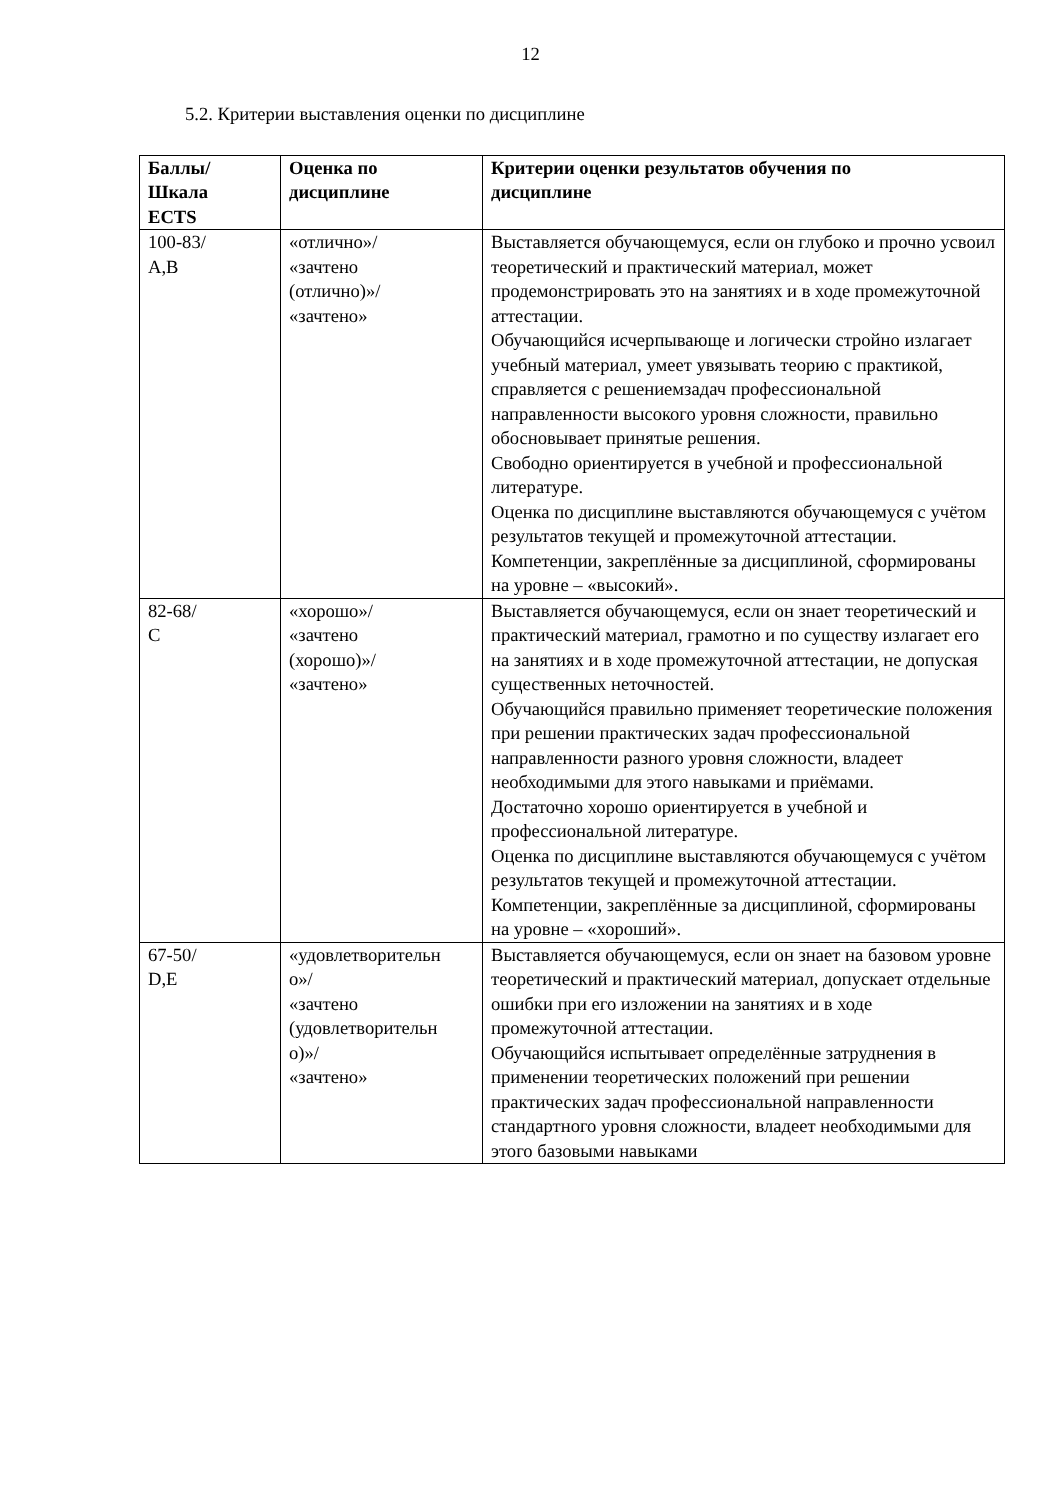12
5.2. Критерии выставления оценки по дисциплине
| Баллы/ Шкала ECTS | Оценка по дисциплине | Критерии оценки результатов обучения по дисциплине |
| --- | --- | --- |
| 100-83/ A,B | «отлично»/ «зачтено (отлично)»/ «зачтено» | Выставляется обучающемуся, если он глубоко и прочно усвоил теоретический и практический материал, может продемонстрировать это на занятиях и в ходе промежуточной аттестации. Обучающийся исчерпывающе и логически стройно излагает учебный материал, умеет увязывать теорию с практикой, справляется с решениемзадач профессиональной направленности высокого уровня сложности, правильно обосновывает принятые решения. Свободно ориентируется в учебной и профессиональной литературе. Оценка по дисциплине выставляются обучающемуся с учётом результатов текущей и промежуточной аттестации. Компетенции, закреплённые за дисциплиной, сформированы на уровне – «высокий». |
| 82-68/ C | «хорошо»/ «зачтено (хорошо)»/ «зачтено» | Выставляется обучающемуся, если он знает теоретический и практический материал, грамотно и по существу излагает его на занятиях и в ходе промежуточной аттестации, не допуская существенных неточностей. Обучающийся правильно применяет теоретические положения при решении практических задач профессиональной направленности разного уровня сложности, владеет необходимыми для этого навыками и приёмами. Достаточно хорошо ориентируется в учебной и профессиональной литературе. Оценка по дисциплине выставляются обучающемуся с учётом результатов текущей и промежуточной аттестации. Компетенции, закреплённые за дисциплиной, сформированы на уровне – «хороший». |
| 67-50/ D,E | «удовлетворительн о»/ «зачтено (удовлетворительн о)»/ «зачтено» | Выставляется обучающемуся, если он знает на базовом уровне теоретический и практический материал, допускает отдельные ошибки при его изложении на занятиях и в ходе промежуточной аттестации. Обучающийся испытывает определённые затруднения в применении теоретических положений при решении практических задач профессиональной направленности стандартного уровня сложности, владеет необходимыми для этого базовыми навыками |